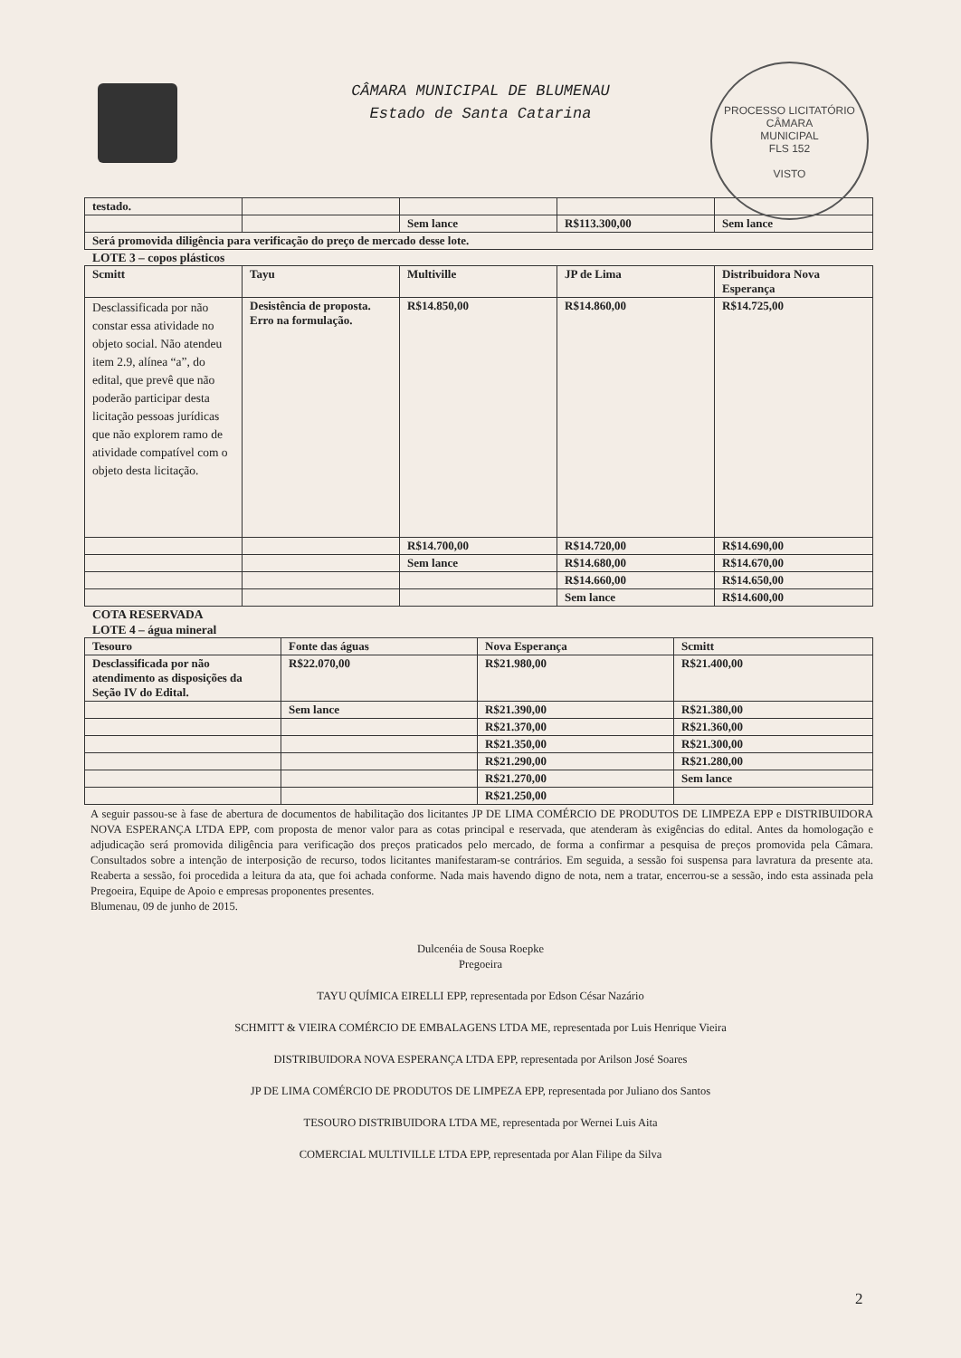PROCESSO LICITATÓRIO
CÂMARA
MUNICIPAL
FLS 152
VISTO
CÂMARA MUNICIPAL DE BLUMENAU
Estado de Santa Catarina
| testado. | | | | |
| | | Sem lance | R$113.300,00 | Sem lance |
| Será promovida diligência para verificação do preço de mercado desse lote. | | | | |
LOTE 3 – copos plásticos
| Scmitt | Tayu | Multiville | JP de Lima | Distribuidora Nova Esperança |
| --- | --- | --- | --- | --- |
| Desclassificada por não constar essa atividade no objeto social. Não atendeu item 2.9, alínea “a”, do edital, que prevê que não poderão participar desta licitação pessoas jurídicas que não explorem ramo de atividade compatível com o objeto desta licitação. | Desistência de proposta. Erro na formulação. | R$14.850,00 | R$14.860,00 | R$14.725,00 |
| | | R$14.700,00 | R$14.720,00 | R$14.690,00 |
| | | Sem lance | R$14.680,00 | R$14.670,00 |
| | | | R$14.660,00 | R$14.650,00 |
| | | | Sem lance | R$14.600,00 |
COTA RESERVADA
LOTE 4 – água mineral
| Tesouro | Fonte das águas | Nova Esperança | Scmitt |
| --- | --- | --- | --- |
| Desclassificada por não atendimento as disposições da Seção IV do Edital. | R$22.070,00 | R$21.980,00 | R$21.400,00 |
| | Sem lance | R$21.390,00 | R$21.380,00 |
| | | R$21.370,00 | R$21.360,00 |
| | | R$21.350,00 | R$21.300,00 |
| | | R$21.290,00 | R$21.280,00 |
| | | R$21.270,00 | Sem lance |
| | | R$21.250,00 | |
A seguir passou-se à fase de abertura de documentos de habilitação dos licitantes JP DE LIMA COMÉRCIO DE PRODUTOS DE LIMPEZA EPP e DISTRIBUIDORA NOVA ESPERANÇA LTDA EPP, com proposta de menor valor para as cotas principal e reservada, que atenderam às exigências do edital. Antes da homologação e adjudicação será promovida diligência para verificação dos preços praticados pelo mercado, de forma a confirmar a pesquisa de preços promovida pela Câmara. Consultados sobre a intenção de interposição de recurso, todos licitantes manifestaram-se contrários. Em seguida, a sessão foi suspensa para lavratura da presente ata. Reaberta a sessão, foi procedida a leitura da ata, que foi achada conforme. Nada mais havendo digno de nota, nem a tratar, encerrou-se a sessão, indo esta assinada pela Pregoeira, Equipe de Apoio e empresas proponentes presentes.
Blumenau, 09 de junho de 2015.
Dulcenéia de Sousa Roepke
Pregoeira
TAYU QUÍMICA EIRELLI EPP, representada por Edson César Nazário
SCHMITT & VIEIRA COMÉRCIO DE EMBALAGENS LTDA ME, representada por Luis Henrique Vieira
DISTRIBUIDORA NOVA ESPERANÇA LTDA EPP, representada por Arilson José Soares
JP DE LIMA COMÉRCIO DE PRODUTOS DE LIMPEZA EPP, representada por Juliano dos Santos
TESOURO DISTRIBUIDORA LTDA ME, representada por Wernei Luis Aita
COMERCIAL MULTIVILLE LTDA EPP, representada por Alan Filipe da Silva
2